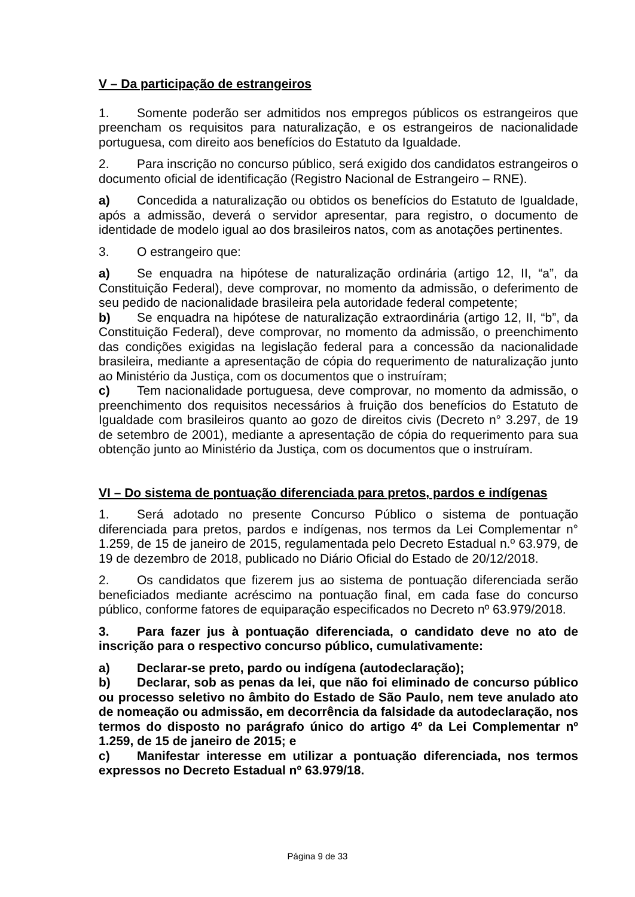V – Da participação de estrangeiros
1. Somente poderão ser admitidos nos empregos públicos os estrangeiros que preencham os requisitos para naturalização, e os estrangeiros de nacionalidade portuguesa, com direito aos benefícios do Estatuto da Igualdade.
2. Para inscrição no concurso público, será exigido dos candidatos estrangeiros o documento oficial de identificação (Registro Nacional de Estrangeiro – RNE).
a) Concedida a naturalização ou obtidos os benefícios do Estatuto de Igualdade, após a admissão, deverá o servidor apresentar, para registro, o documento de identidade de modelo igual ao dos brasileiros natos, com as anotações pertinentes.
3. O estrangeiro que:
a) Se enquadra na hipótese de naturalização ordinária (artigo 12, II, “a”, da Constituição Federal), deve comprovar, no momento da admissão, o deferimento de seu pedido de nacionalidade brasileira pela autoridade federal competente;
b) Se enquadra na hipótese de naturalização extraordinária (artigo 12, II, “b”, da Constituição Federal), deve comprovar, no momento da admissão, o preenchimento das condições exigidas na legislação federal para a concessão da nacionalidade brasileira, mediante a apresentação de cópia do requerimento de naturalização junto ao Ministério da Justiça, com os documentos que o instruíram;
c) Tem nacionalidade portuguesa, deve comprovar, no momento da admissão, o preenchimento dos requisitos necessários à fruição dos benefícios do Estatuto de Igualdade com brasileiros quanto ao gozo de direitos civis (Decreto n° 3.297, de 19 de setembro de 2001), mediante a apresentação de cópia do requerimento para sua obtenção junto ao Ministério da Justiça, com os documentos que o instruíram.
VI – Do sistema de pontuação diferenciada para pretos, pardos e indígenas
1. Será adotado no presente Concurso Público o sistema de pontuação diferenciada para pretos, pardos e indígenas, nos termos da Lei Complementar n° 1.259, de 15 de janeiro de 2015, regulamentada pelo Decreto Estadual n.º 63.979, de 19 de dezembro de 2018, publicado no Diário Oficial do Estado de 20/12/2018.
2. Os candidatos que fizerem jus ao sistema de pontuação diferenciada serão beneficiados mediante acréscimo na pontuação final, em cada fase do concurso público, conforme fatores de equiparação especificados no Decreto nº 63.979/2018.
3. Para fazer jus à pontuação diferenciada, o candidato deve no ato de inscrição para o respectivo concurso público, cumulativamente:
a) Declarar-se preto, pardo ou indígena (autodeclaração);
b) Declarar, sob as penas da lei, que não foi eliminado de concurso público ou processo seletivo no âmbito do Estado de São Paulo, nem teve anulado ato de nomeação ou admissão, em decorrência da falsidade da autodeclaração, nos termos do disposto no parágrafo único do artigo 4º da Lei Complementar nº 1.259, de 15 de janeiro de 2015; e
c) Manifestar interesse em utilizar a pontuação diferenciada, nos termos expressos no Decreto Estadual nº 63.979/18.
Página 9 de 33